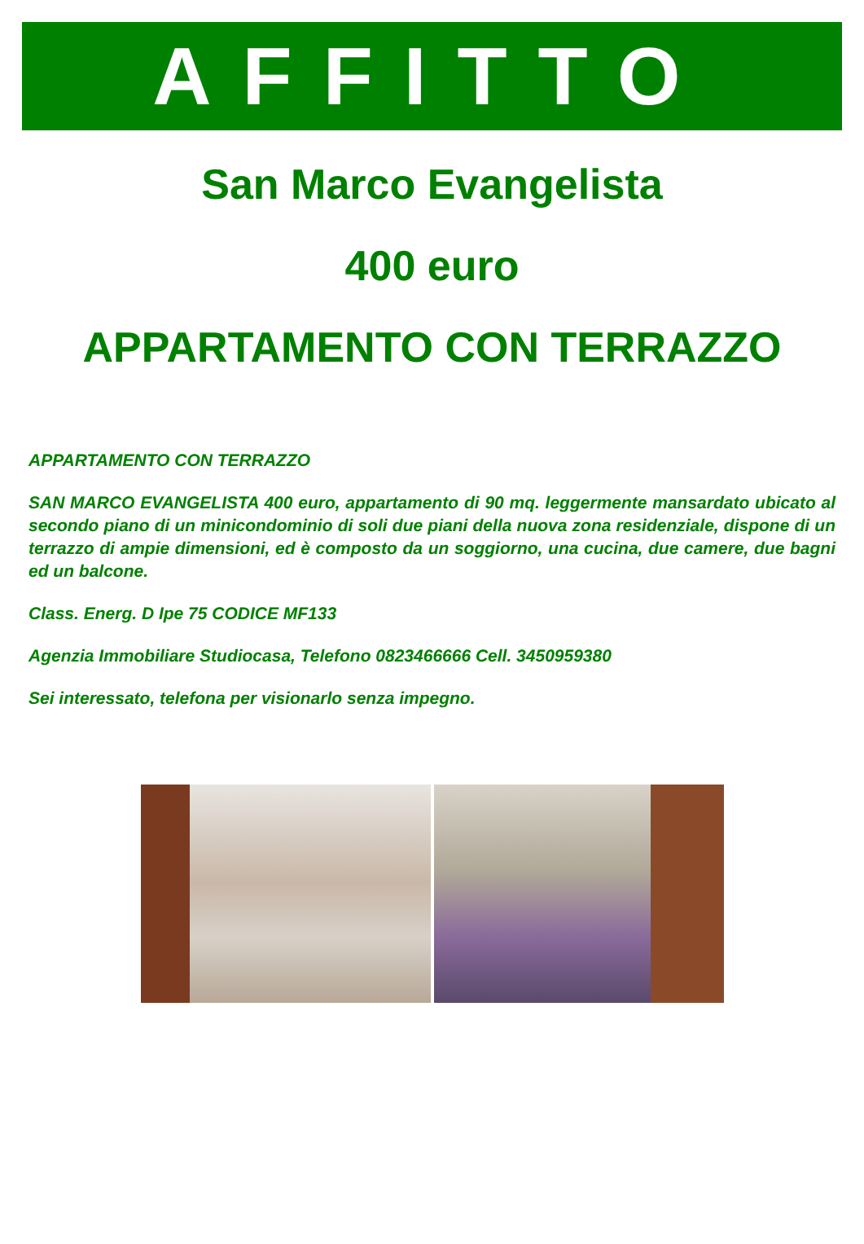AFFITTO
San Marco Evangelista
400 euro
APPARTAMENTO CON TERRAZZO
APPARTAMENTO CON TERRAZZO
SAN MARCO EVANGELISTA 400 euro, appartamento di 90 mq. leggermente mansardato ubicato al secondo piano di un minicondominio di soli due piani della nuova zona residenziale, dispone di un terrazzo di ampie dimensioni, ed è composto da un soggiorno, una cucina, due camere, due bagni ed un balcone.
Class. Energ. D Ipe 75 CODICE MF133
Agenzia Immobiliare Studiocasa, Telefono 0823466666 Cell. 3450959380
Sei interessato, telefona per visionarlo senza impegno.